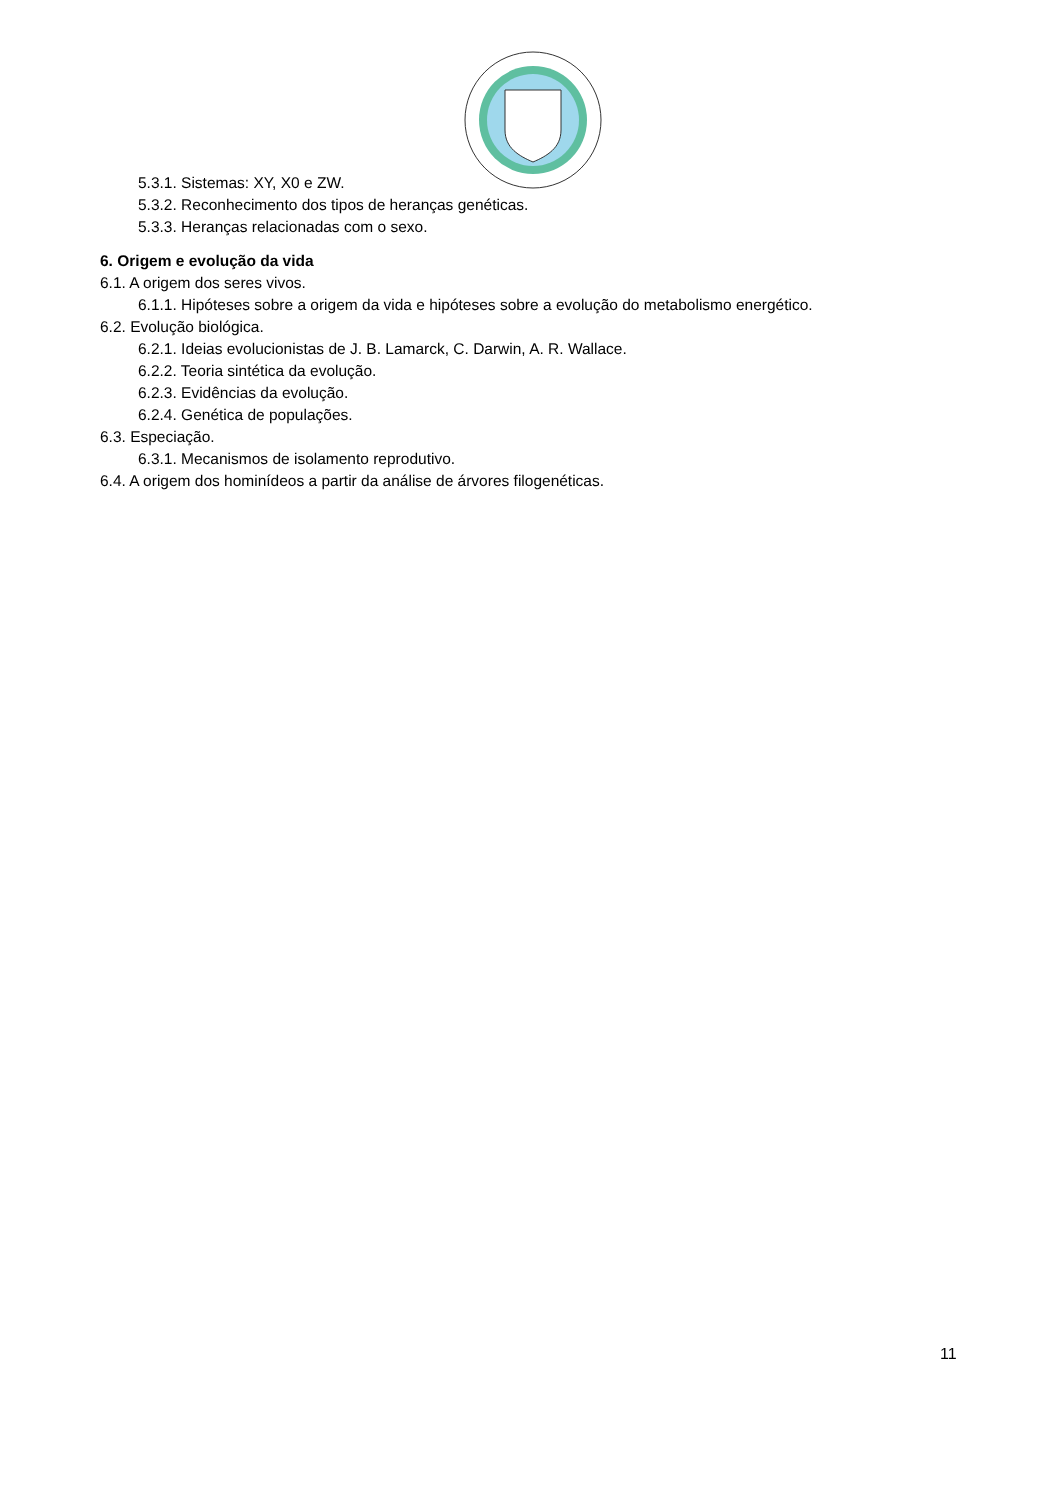5.3.1. Sistemas: XY, X0 e ZW.
5.3.2. Reconhecimento dos tipos de heranças genéticas.
5.3.3. Heranças relacionadas com o sexo.
6. Origem e evolução da vida
6.1. A origem dos seres vivos.
6.1.1. Hipóteses sobre a origem da vida e hipóteses sobre a evolução do metabolismo energético.
6.2. Evolução biológica.
6.2.1. Ideias evolucionistas de J. B. Lamarck, C. Darwin, A. R. Wallace.
6.2.2. Teoria sintética da evolução.
6.2.3. Evidências da evolução.
6.2.4. Genética de populações.
6.3. Especiação.
6.3.1. Mecanismos de isolamento reprodutivo.
6.4. A origem dos hominídeos a partir da análise de árvores filogenéticas.
11